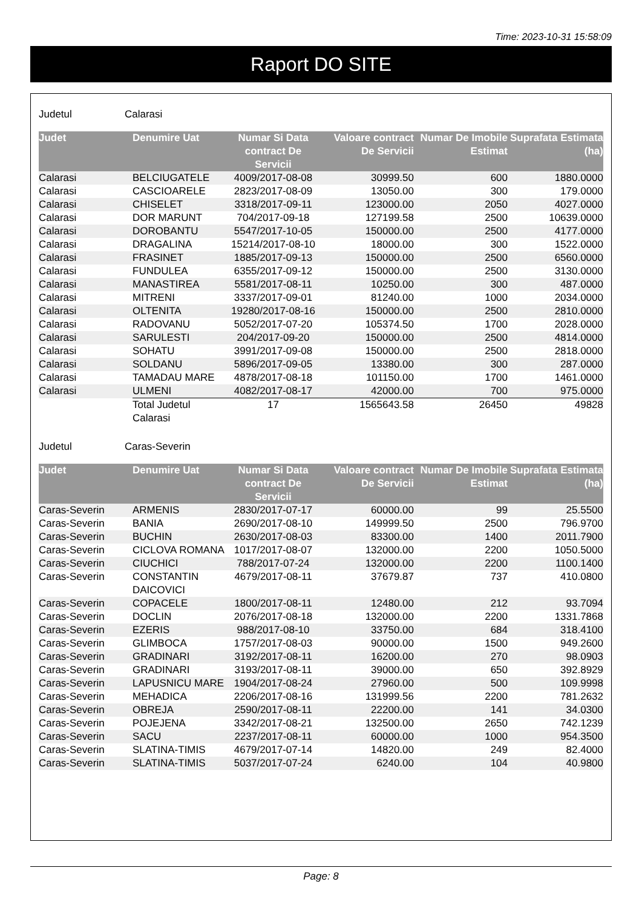Time: 2023-10-31 15:58:09
Raport DO SITE
Judetul Calarasi
| Judet | Denumire Uat | Numar Si Data contract De Servicii | Valoare contract De Servicii | Numar De Imobile Estimat | Suprafata Estimata (ha) |
| --- | --- | --- | --- | --- | --- |
| Calarasi | BELCIUGATELE | 4009/2017-08-08 | 30999.50 | 600 | 1880.0000 |
| Calarasi | CASCIOARELE | 2823/2017-08-09 | 13050.00 | 300 | 179.0000 |
| Calarasi | CHISELET | 3318/2017-09-11 | 123000.00 | 2050 | 4027.0000 |
| Calarasi | DOR MARUNT | 704/2017-09-18 | 127199.58 | 2500 | 10639.0000 |
| Calarasi | DOROBANTU | 5547/2017-10-05 | 150000.00 | 2500 | 4177.0000 |
| Calarasi | DRAGALINA | 15214/2017-08-10 | 18000.00 | 300 | 1522.0000 |
| Calarasi | FRASINET | 1885/2017-09-13 | 150000.00 | 2500 | 6560.0000 |
| Calarasi | FUNDULEA | 6355/2017-09-12 | 150000.00 | 2500 | 3130.0000 |
| Calarasi | MANASTIREA | 5581/2017-08-11 | 10250.00 | 300 | 487.0000 |
| Calarasi | MITRENI | 3337/2017-09-01 | 81240.00 | 1000 | 2034.0000 |
| Calarasi | OLTENITA | 19280/2017-08-16 | 150000.00 | 2500 | 2810.0000 |
| Calarasi | RADOVANU | 5052/2017-07-20 | 105374.50 | 1700 | 2028.0000 |
| Calarasi | SARULESTI | 204/2017-09-20 | 150000.00 | 2500 | 4814.0000 |
| Calarasi | SOHATU | 3991/2017-09-08 | 150000.00 | 2500 | 2818.0000 |
| Calarasi | SOLDANU | 5896/2017-09-05 | 13380.00 | 300 | 287.0000 |
| Calarasi | TAMADAU MARE | 4878/2017-08-18 | 101150.00 | 1700 | 1461.0000 |
| Calarasi | ULMENI | 4082/2017-08-17 | 42000.00 | 700 | 975.0000 |
| | Total Judetul Calarasi | 17 | 1565643.58 | 26450 | 49828 |
Judetul Caras-Severin
| Judet | Denumire Uat | Numar Si Data contract De Servicii | Valoare contract De Servicii | Numar De Imobile Estimat | Suprafata Estimata (ha) |
| --- | --- | --- | --- | --- | --- |
| Caras-Severin | ARMENIS | 2830/2017-07-17 | 60000.00 | 99 | 25.5500 |
| Caras-Severin | BANIA | 2690/2017-08-10 | 149999.50 | 2500 | 796.9700 |
| Caras-Severin | BUCHIN | 2630/2017-08-03 | 83300.00 | 1400 | 2011.7900 |
| Caras-Severin | CICLOVA ROMANA | 1017/2017-08-07 | 132000.00 | 2200 | 1050.5000 |
| Caras-Severin | CIUCHICI | 788/2017-07-24 | 132000.00 | 2200 | 1100.1400 |
| Caras-Severin | CONSTANTIN DAICOVICI | 4679/2017-08-11 | 37679.87 | 737 | 410.0800 |
| Caras-Severin | COPACELE | 1800/2017-08-11 | 12480.00 | 212 | 93.7094 |
| Caras-Severin | DOCLIN | 2076/2017-08-18 | 132000.00 | 2200 | 1331.7868 |
| Caras-Severin | EZERIS | 988/2017-08-10 | 33750.00 | 684 | 318.4100 |
| Caras-Severin | GLIMBOCA | 1757/2017-08-03 | 90000.00 | 1500 | 949.2600 |
| Caras-Severin | GRADINARI | 3192/2017-08-11 | 16200.00 | 270 | 98.0903 |
| Caras-Severin | GRADINARI | 3193/2017-08-11 | 39000.00 | 650 | 392.8929 |
| Caras-Severin | LAPUSNICU MARE | 1904/2017-08-24 | 27960.00 | 500 | 109.9998 |
| Caras-Severin | MEHADICA | 2206/2017-08-16 | 131999.56 | 2200 | 781.2632 |
| Caras-Severin | OBREJA | 2590/2017-08-11 | 22200.00 | 141 | 34.0300 |
| Caras-Severin | POJEJENA | 3342/2017-08-21 | 132500.00 | 2650 | 742.1239 |
| Caras-Severin | SACU | 2237/2017-08-11 | 60000.00 | 1000 | 954.3500 |
| Caras-Severin | SLATINA-TIMIS | 4679/2017-07-14 | 14820.00 | 249 | 82.4000 |
| Caras-Severin | SLATINA-TIMIS | 5037/2017-07-24 | 6240.00 | 104 | 40.9800 |
Page: 8